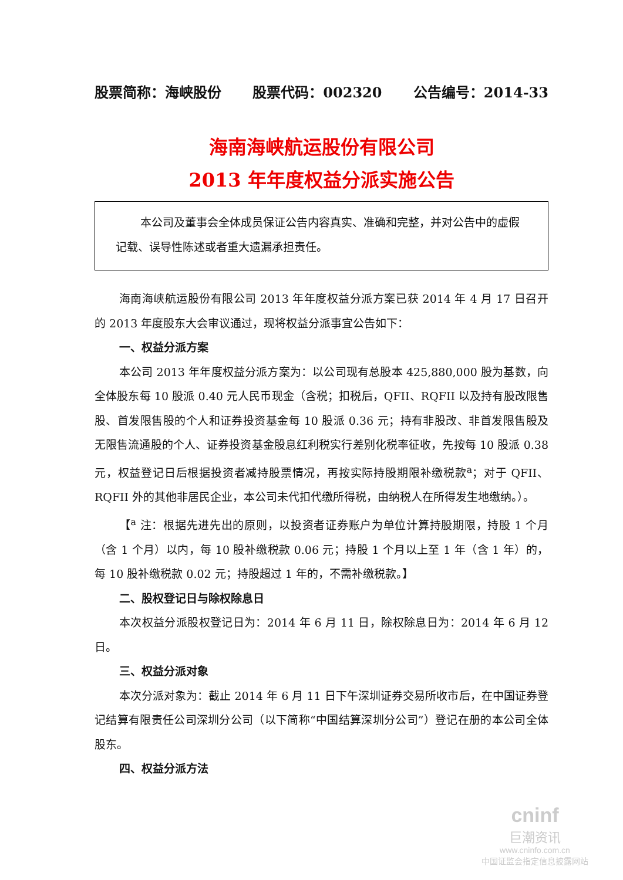股票简称：海峡股份 股票代码：002320 公告编号：2014-33
海南海峡航运股份有限公司
2013 年年度权益分派实施公告
本公司及董事会全体成员保证公告内容真实、准确和完整，并对公告中的虚假记载、误导性陈述或者重大遗漏承担责任。
海南海峡航运股份有限公司 2013 年年度权益分派方案已获 2014 年 4 月 17 日召开的 2013 年度股东大会审议通过，现将权益分派事宜公告如下：
一、权益分派方案
本公司 2013 年年度权益分派方案为：以公司现有总股本 425,880,000 股为基数，向全体股东每 10 股派 0.40 元人民币现金（含税；扣税后，QFII、RQFII 以及持有股改限售股、首发限售股的个人和证券投资基金每 10 股派 0.36 元；持有非股改、非首发限售股及无限售流通股的个人、证券投资基金股息红利税实行差别化税率征收，先按每 10 股派 0.38 元，权益登记日后根据投资者减持股票情况，再按实际持股期限补缴税款<sup>a</sup>；对于 QFII、RQFII 外的其他非居民企业，本公司未代扣代缴所得税，由纳税人在所得发生地缴纳。）。
【<sup>a</sup> 注：根据先进先出的原则，以投资者证券账户为单位计算持股期限，持股 1 个月（含 1 个月）以内，每 10 股补缴税款 0.06 元；持股 1 个月以上至 1 年（含 1 年）的，每 10 股补缴税款 0.02 元；持股超过 1 年的，不需补缴税款。】
二、股权登记日与除权除息日
本次权益分派股权登记日为：2014 年 6 月 11 日，除权除息日为：2014 年 6 月 12 日。
三、权益分派对象
本次分派对象为：截止 2014 年 6 月 11 日下午深圳证券交易所收市后，在中国证券登记结算有限责任公司深圳分公司（以下简称“中国结算深圳分公司”）登记在册的本公司全体股东。
四、权益分派方法
cninf
巨潮资讯
www.cninfo.com.cn
中国证监会指定信息披露网站